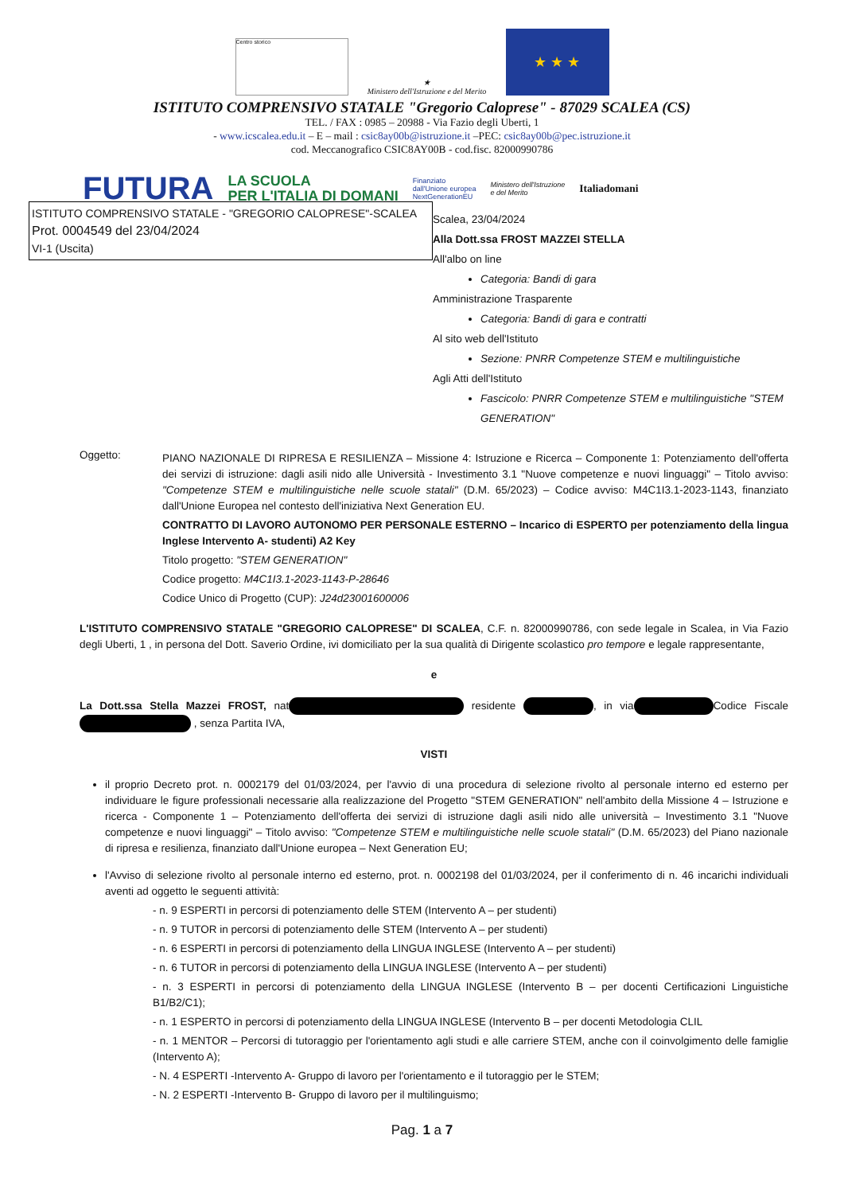Centro storico
★
Ministero dell'Istruzione e del Merito
★ ★ ★
ISTITUTO COMPRENSIVO STATALE "Gregorio Caloprese" - 87029 SCALEA (CS)
TEL. / FAX : 0985 – 20988 - Via Fazio degli Uberti, 1
- www.icscalea.edu.it – E – mail : csic8ay00b@istruzione.it –PEC: csic8ay00b@pec.istruzione.it
cod. Meccanografico CSIC8AY00B - cod.fisc. 82000990786
FUTURA LA SCUOLA
PER L'ITALIA DI DOMANI Finanziato
dall'Unione europea
NextGenerationEU Ministero dell'Istruzione
e del Merito Italiadomani
ISTITUTO COMPRENSIVO STATALE - "GREGORIO CALOPRESE"-SCALEA
Prot. 0004549 del 23/04/2024
VI-1 (Uscita)
Scalea, 23/04/2024
Alla Dott.ssa FROST MAZZEI STELLA
All'albo on line
Categoria: Bandi di gara
Amministrazione Trasparente
Categoria: Bandi di gara e contratti
Al sito web dell'Istituto
Sezione: PNRR Competenze STEM e multilinguistiche
Agli Atti dell'Istituto
Fascicolo: PNRR Competenze STEM e multilinguistiche "STEM GENERATION"
Oggetto:
PIANO NAZIONALE DI RIPRESA E RESILIENZA – Missione 4: Istruzione e Ricerca – Componente 1: Potenziamento dell'offerta dei servizi di istruzione: dagli asili nido alle Università - Investimento 3.1 "Nuove competenze e nuovi linguaggi" – Titolo avviso: "Competenze STEM e multilinguistiche nelle scuole statali" (D.M. 65/2023) – Codice avviso: M4C1I3.1-2023-1143, finanziato dall'Unione Europea nel contesto dell'iniziativa Next Generation EU.
CONTRATTO DI LAVORO AUTONOMO PER PERSONALE ESTERNO – Incarico di ESPERTO per potenziamento della lingua Inglese Intervento A- studenti) A2 Key
Titolo progetto: "STEM GENERATION"
Codice progetto: M4C1I3.1-2023-1143-P-28646
Codice Unico di Progetto (CUP): J24d23001600006
L'ISTITUTO COMPRENSIVO STATALE "GREGORIO CALOPRESE" DI SCALEA, C.F. n. 82000990786, con sede legale in Scalea, in Via Fazio degli Uberti, 1 , in persona del Dott. Saverio Ordine, ivi domiciliato per la sua qualità di Dirigente scolastico pro tempore e legale rappresentante,
e
La Dott.ssa Stella Mazzei FROST, nat residente , in via Codice Fiscale , senza Partita IVA,
VISTI
il proprio Decreto prot. n. 0002179 del 01/03/2024, per l'avvio di una procedura di selezione rivolto al personale interno ed esterno per individuare le figure professionali necessarie alla realizzazione del Progetto "STEM GENERATION" nell'ambito della Missione 4 – Istruzione e ricerca - Componente 1 – Potenziamento dell'offerta dei servizi di istruzione dagli asili nido alle università – Investimento 3.1 "Nuove competenze e nuovi linguaggi" – Titolo avviso: "Competenze STEM e multilinguistiche nelle scuole statali" (D.M. 65/2023) del Piano nazionale di ripresa e resilienza, finanziato dall'Unione europea – Next Generation EU;
l'Avviso di selezione rivolto al personale interno ed esterno, prot. n. 0002198 del 01/03/2024, per il conferimento di n. 46 incarichi individuali aventi ad oggetto le seguenti attività:
- n. 9 ESPERTI in percorsi di potenziamento delle STEM (Intervento A – per studenti)
- n. 9 TUTOR in percorsi di potenziamento delle STEM (Intervento A – per studenti)
- n. 6 ESPERTI in percorsi di potenziamento della LINGUA INGLESE (Intervento A – per studenti)
- n. 6 TUTOR in percorsi di potenziamento della LINGUA INGLESE (Intervento A – per studenti)
- n. 3 ESPERTI in percorsi di potenziamento della LINGUA INGLESE (Intervento B – per docenti Certificazioni Linguistiche B1/B2/C1);
- n. 1 ESPERTO in percorsi di potenziamento della LINGUA INGLESE (Intervento B – per docenti Metodologia CLIL
- n. 1 MENTOR – Percorsi di tutoraggio per l'orientamento agli studi e alle carriere STEM, anche con il coinvolgimento delle famiglie (Intervento A);
- N. 4 ESPERTI -Intervento A- Gruppo di lavoro per l'orientamento e il tutoraggio per le STEM;
- N. 2 ESPERTI -Intervento B- Gruppo di lavoro per il multilinguismo;
Pag. 1 a 7